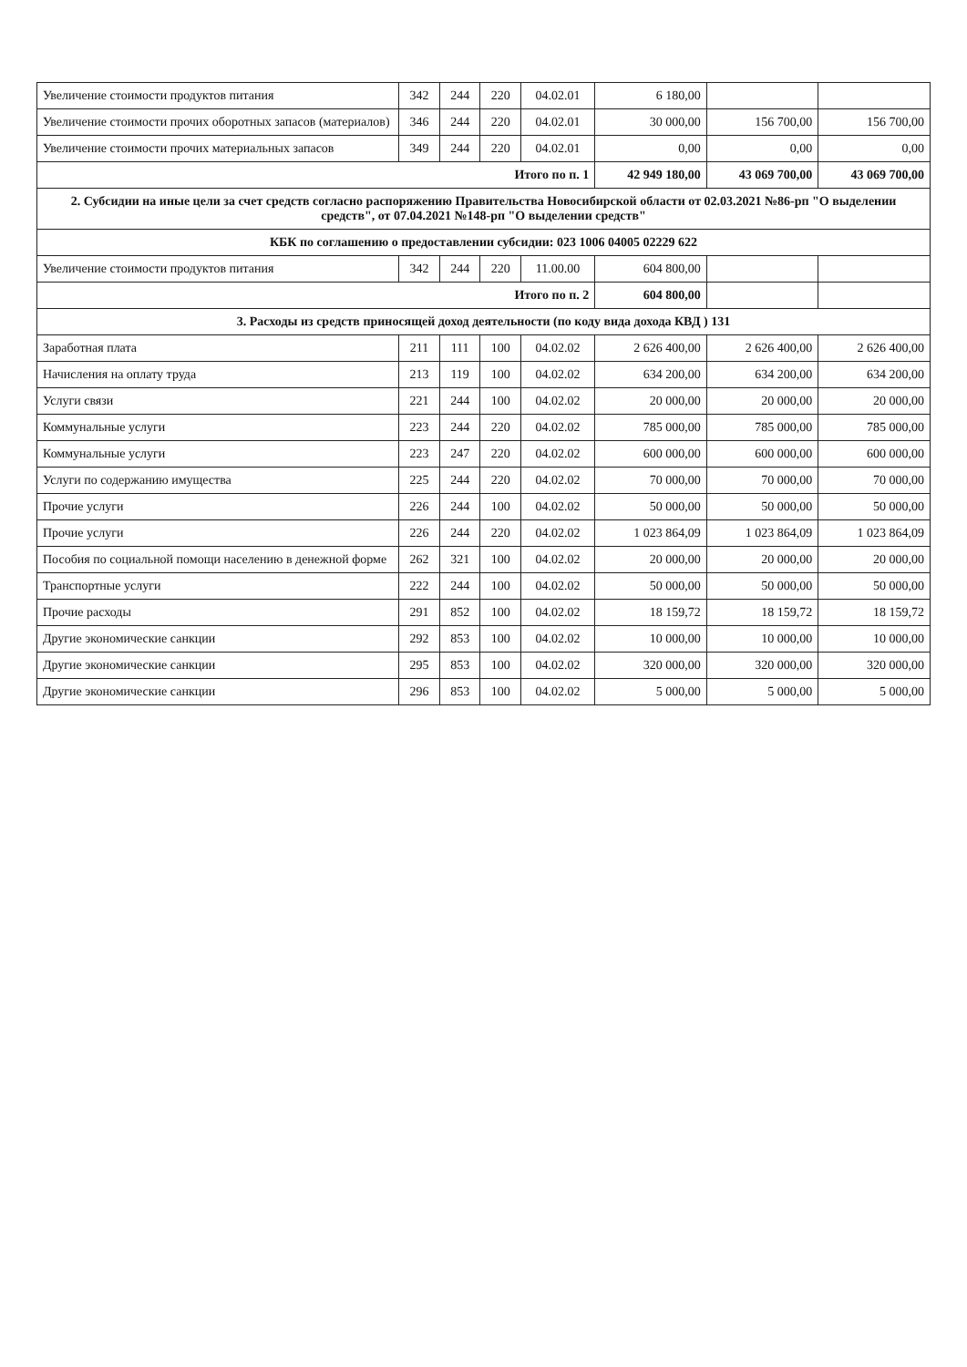| Увеличение стоимости продуктов питания | 342 | 244 | 220 | 04.02.01 | 6 180,00 | | |
| Увеличение стоимости прочих оборотных запасов (материалов) | 346 | 244 | 220 | 04.02.01 | 30 000,00 | 156 700,00 | 156 700,00 |
| Увеличение стоимости прочих материальных запасов | 349 | 244 | 220 | 04.02.01 | 0,00 | 0,00 | 0,00 |
| Итого по п. 1 | | | | | 42 949 180,00 | 43 069 700,00 | 43 069 700,00 |
| 2. Субсидии на иные цели за счет средств согласно распоряжению Правительства Новосибирской области от 02.03.2021 №86-рп "О выделении средств", от 07.04.2021 №148-рп "О выделении средств" | | | | | | | |
| КБК по соглашению о предоставлении субсидии: 023 1006 04005 02229 622 | | | | | | | |
| Увеличение стоимости продуктов питания | 342 | 244 | 220 | 11.00.00 | 604 800,00 | | |
| Итого по п. 2 | | | | | 604 800,00 | | |
| 3. Расходы из средств приносящей доход деятельности (по коду вида дохода КВД ) 131 | | | | | | | |
| Заработная плата | 211 | 111 | 100 | 04.02.02 | 2 626 400,00 | 2 626 400,00 | 2 626 400,00 |
| Начисления на оплату труда | 213 | 119 | 100 | 04.02.02 | 634 200,00 | 634 200,00 | 634 200,00 |
| Услуги связи | 221 | 244 | 100 | 04.02.02 | 20 000,00 | 20 000,00 | 20 000,00 |
| Коммунальные услуги | 223 | 244 | 220 | 04.02.02 | 785 000,00 | 785 000,00 | 785 000,00 |
| Коммунальные услуги | 223 | 247 | 220 | 04.02.02 | 600 000,00 | 600 000,00 | 600 000,00 |
| Услуги по содержанию имущества | 225 | 244 | 220 | 04.02.02 | 70 000,00 | 70 000,00 | 70 000,00 |
| Прочие услуги | 226 | 244 | 100 | 04.02.02 | 50 000,00 | 50 000,00 | 50 000,00 |
| Прочие услуги | 226 | 244 | 220 | 04.02.02 | 1 023 864,09 | 1 023 864,09 | 1 023 864,09 |
| Пособия по социальной помощи населению в денежной форме | 262 | 321 | 100 | 04.02.02 | 20 000,00 | 20 000,00 | 20 000,00 |
| Транспортные услуги | 222 | 244 | 100 | 04.02.02 | 50 000,00 | 50 000,00 | 50 000,00 |
| Прочие расходы | 291 | 852 | 100 | 04.02.02 | 18 159,72 | 18 159,72 | 18 159,72 |
| Другие экономические санкции | 292 | 853 | 100 | 04.02.02 | 10 000,00 | 10 000,00 | 10 000,00 |
| Другие экономические санкции | 295 | 853 | 100 | 04.02.02 | 320 000,00 | 320 000,00 | 320 000,00 |
| Другие экономические санкции | 296 | 853 | 100 | 04.02.02 | 5 000,00 | 5 000,00 | 5 000,00 |